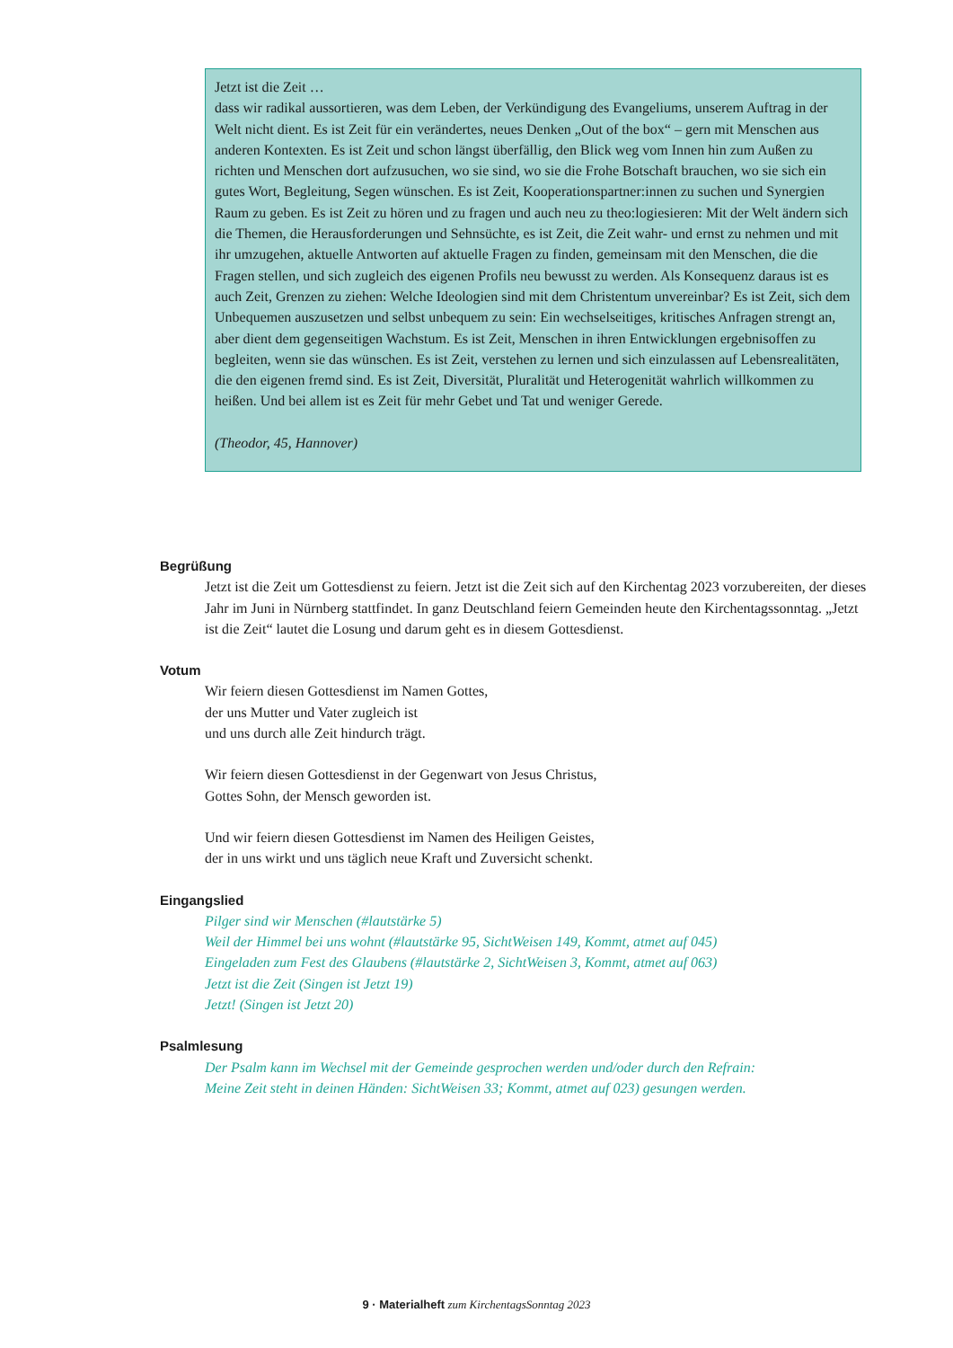Jetzt ist die Zeit …
dass wir radikal aussortieren, was dem Leben, der Verkündigung des Evangeliums, unserem Auftrag in der Welt nicht dient. Es ist Zeit für ein verändertes, neues Denken „Out of the box“ – gern mit Menschen aus anderen Kontexten. Es ist Zeit und schon längst überfällig, den Blick weg vom Innen hin zum Außen zu richten und Menschen dort aufzusuchen, wo sie sind, wo sie die Frohe Botschaft brauchen, wo sie sich ein gutes Wort, Begleitung, Segen wünschen. Es ist Zeit, Kooperationspartner:innen zu suchen und Synergien Raum zu geben. Es ist Zeit zu hören und zu fragen und auch neu zu theo:logiesieren: Mit der Welt ändern sich die Themen, die Herausforde­rungen und Sehnsüchte, es ist Zeit, die Zeit wahr- und ernst zu nehmen und mit ihr umzugehen, aktuelle Antworten auf aktuelle Fragen zu finden, gemeinsam mit den Menschen, die die Fragen stellen, und sich zugleich des eigenen Profils neu bewusst zu werden. Als Konsequenz daraus ist es auch Zeit, Grenzen zu ziehen: Welche Ideologien sind mit dem Christentum unvereinbar? Es ist Zeit, sich dem Unbequemen auszusetzen und selbst unbequem zu sein: Ein wechselseitiges, kritisches Anfragen strengt an, aber dient dem gegenseitigen Wachstum. Es ist Zeit, Menschen in ihren Entwicklungen ergebnisoffen zu begleiten, wenn sie das wünschen. Es ist Zeit, verstehen zu lernen und sich einzulassen auf Lebensrealitäten, die den eigenen fremd sind. Es ist Zeit, Diver­sität, Pluralität und Heterogenität wahrlich willkommen zu heißen. Und bei allem ist es Zeit für mehr Gebet und Tat und weniger Gerede.
(Theodor, 45, Hannover)
Begrüßung
Jetzt ist die Zeit um Gottesdienst zu feiern. Jetzt ist die Zeit sich auf den Kirchentag 2023 vorzuberei­ten, der dieses Jahr im Juni in Nürnberg stattfindet. In ganz Deutschland feiern Gemeinden heute den Kirchentagssonntag. „Jetzt ist die Zeit“ lautet die Losung und darum geht es in diesem Gottesdienst.
Votum
Wir feiern diesen Gottesdienst im Namen Gottes,
der uns Mutter und Vater zugleich ist
und uns durch alle Zeit hindurch trägt.
Wir feiern diesen Gottesdienst in der Gegenwart von Jesus Christus,
Gottes Sohn, der Mensch geworden ist.
Und wir feiern diesen Gottesdienst im Namen des Heiligen Geistes,
der in uns wirkt und uns täglich neue Kraft und Zuversicht schenkt.
Eingangslied
Pilger sind wir Menschen (#lautstärke 5)
Weil der Himmel bei uns wohnt (#lautstärke 95, SichtWeisen 149, Kommt, atmet auf 045)
Eingeladen zum Fest des Glaubens (#lautstärke 2, SichtWeisen 3, Kommt, atmet auf 063)
Jetzt ist die Zeit (Singen ist Jetzt 19)
Jetzt! (Singen ist Jetzt 20)
Psalmlesung
Der Psalm kann im Wechsel mit der Gemeinde gesprochen werden und/oder durch den Refrain:
Meine Zeit steht in deinen Händen: SichtWeisen 33; Kommt, atmet auf 023) gesungen werden.
9 · Materialheft zum KirchentagsSonntag 2023